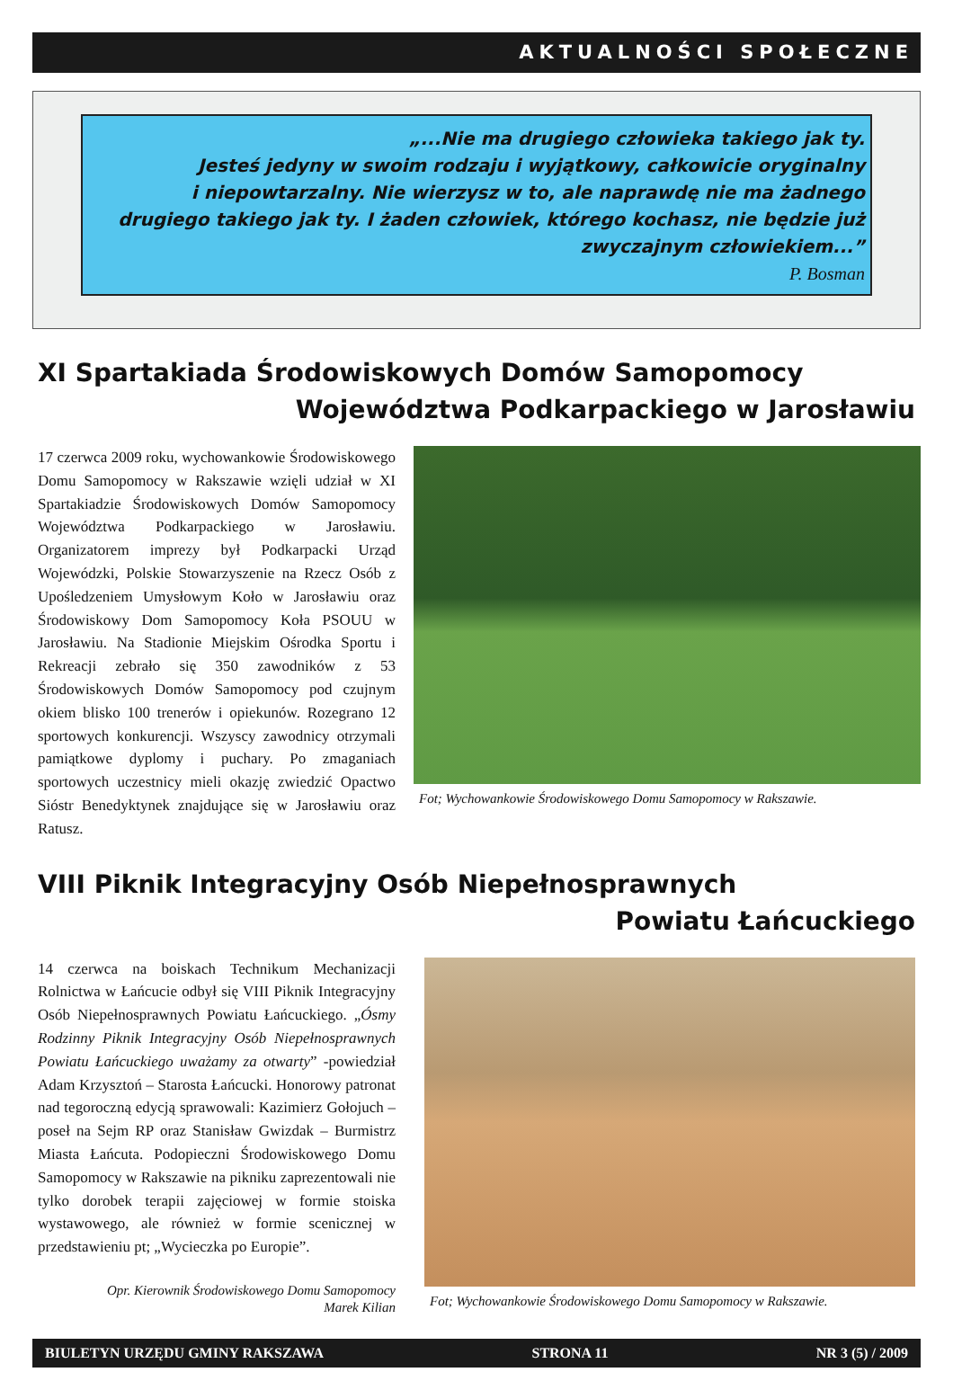AKTUALNOŚCI SPOŁECZNE
„...Nie ma drugiego człowieka takiego jak ty.
Jesteś jedyny w swoim rodzaju i wyjątkowy, całkowicie oryginalny
i niepowtarzalny. Nie wierzysz w to, ale naprawdę nie ma żadnego
drugiego takiego jak ty. I żaden człowiek, którego kochasz, nie będzie już
zwyczajnym człowiekiem...”
P. Bosman
XI Spartakiada Środowiskowych Domów Samopomocy
Województwa Podkarpackiego w Jarosławiu
17 czerwca 2009 roku, wychowankowie Środowiskowego Domu Samopomocy w Rakszawie wzięli udział w XI Spartakiadzie Środowiskowych Domów Samopomocy Województwa Podkarpackiego w Jarosławiu. Organizatorem imprezy był Podkarpacki Urząd Wojewódzki, Polskie Stowarzyszenie na Rzecz Osób z Upośledzeniem Umysłowym Koło w Jarosławiu oraz Środowiskowy Dom Samopomocy Koła PSOUU w Jarosławiu. Na Stadionie Miejskim Ośrodka Sportu i Rekreacji zebrało się 350 zawodników z 53 Środowiskowych Domów Samopomocy pod czujnym okiem blisko 100 trenerów i opiekunów. Rozegrano 12 sportowych konkurencji. Wszyscy zawodnicy otrzymali pamiątkowe dyplomy i puchary. Po zmaganiach sportowych uczestnicy mieli okazję zwiedzić Opactwo Sióstr Benedyktynek znajdujące się w Jarosławiu oraz Ratusz.
Fot; Wychowankowie Środowiskowego Domu Samopomocy w Rakszawie.
VIII Piknik Integracyjny Osób Niepełnosprawnych
Powiatu Łańcuckiego
14 czerwca na boiskach Technikum Mechanizacji Rolnictwa w Łańcucie odbył się VIII Piknik Integracyjny Osób Niepełnosprawnych Powiatu Łańcuckiego. „Ósmy Rodzinny Piknik Integracyjny Osób Niepełnosprawnych Powiatu Łańcuckiego uważamy za otwarty” -powiedział Adam Krzysztoń – Starosta Łańcucki. Honorowy patronat nad tegoroczną edycją sprawowali: Kazimierz Gołojuch – poseł na Sejm RP oraz Stanisław Gwizdak – Burmistrz Miasta Łańcuta. Podopieczni Środowiskowego Domu Samopomocy w Rakszawie na pikniku zaprezentowali nie tylko dorobek terapii zajęciowej w formie stoiska wystawowego, ale również w formie scenicznej w przedstawieniu pt; „Wycieczka po Europie”.
Opr. Kierownik Środowiskowego Domu Samopomocy
Marek Kilian
Fot; Wychowankowie Środowiskowego Domu Samopomocy w Rakszawie.
BIULETYN URZĘDU GMINY RAKSZAWA STRONA 11 NR 3 (5) / 2009